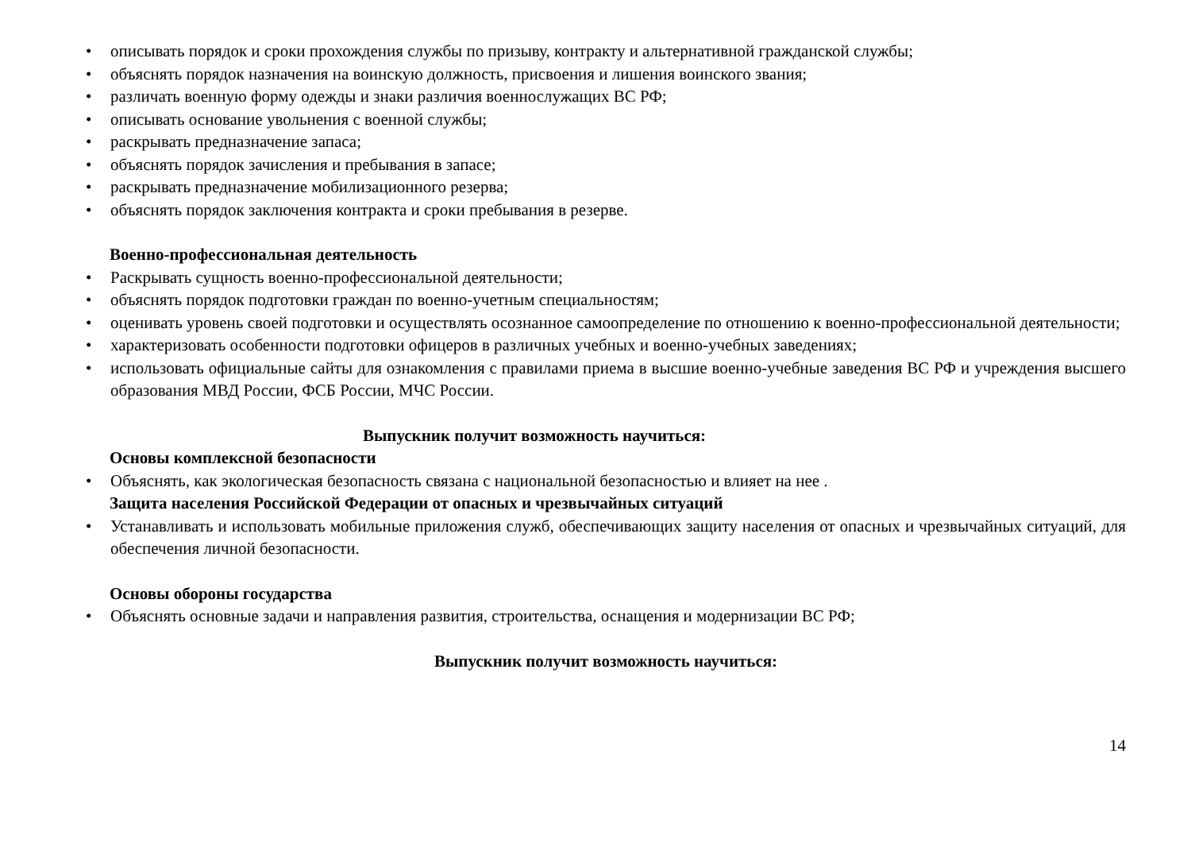• описывать порядок и сроки прохождения службы по призыву, контракту и альтернативной гражданской службы;
• объяснять порядок назначения на воинскую должность, присвоения и лишения воинского звания;
• различать военную форму одежды и знаки различия военнослужащих ВС РФ;
• описывать основание увольнения с военной службы;
• раскрывать предназначение запаса;
• объяснять порядок зачисления и пребывания в запасе;
• раскрывать предназначение мобилизационного резерва;
• объяснять порядок заключения контракта и сроки пребывания в резерве.
Военно-профессиональная деятельность
• Раскрывать сущность военно-профессиональной деятельности;
• объяснять порядок подготовки граждан по военно-учетным специальностям;
• оценивать уровень своей подготовки и осуществлять осознанное самоопределение по отношению к военно-профессиональной деятельности;
• характеризовать особенности подготовки офицеров в различных учебных и военно-учебных заведениях;
• использовать официальные сайты для ознакомления с правилами приема в высшие военно-учебные заведения ВС РФ и учреждения высшего образования МВД России, ФСБ России, МЧС России.
Выпускник получит возможность научиться:
Основы комплексной безопасности
• Объяснять, как экологическая безопасность связана с национальной безопасностью и влияет на нее .
Защита населения Российской Федерации от опасных и чрезвычайных ситуаций
• Устанавливать и использовать мобильные приложения служб, обеспечивающих защиту населения от опасных и чрезвычайных ситуаций, для обеспечения личной безопасности.
Основы обороны государства
• Объяснять основные задачи и направления развития, строительства, оснащения и модернизации ВС РФ;
Выпускник получит возможность научиться:
14